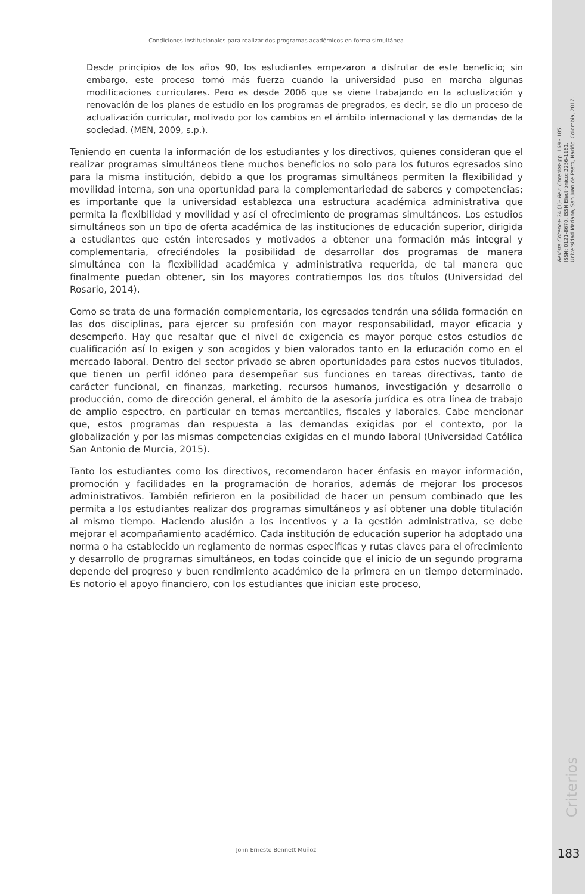Condiciones institucionales para realizar dos programas académicos en forma simultánea
Desde principios de los años 90, los estudiantes empezaron a disfrutar de este beneficio; sin embargo, este proceso tomó más fuerza cuando la universidad puso en marcha algunas modificaciones curriculares. Pero es desde 2006 que se viene trabajando en la actualización y renovación de los planes de estudio en los programas de pregrados, es decir, se dio un proceso de actualización curricular, motivado por los cambios en el ámbito internacional y las demandas de la sociedad. (MEN, 2009, s.p.).
Teniendo en cuenta la información de los estudiantes y los directivos, quienes consideran que el realizar programas simultáneos tiene muchos beneficios no solo para los futuros egresados sino para la misma institución, debido a que los programas simultáneos permiten la flexibilidad y movilidad interna, son una oportunidad para la complementariedad de saberes y competencias; es importante que la universidad establezca una estructura académica administrativa que permita la flexibilidad y movilidad y así el ofrecimiento de programas simultáneos. Los estudios simultáneos son un tipo de oferta académica de las instituciones de educación superior, dirigida a estudiantes que estén interesados y motivados a obtener una formación más integral y complementaria, ofreciéndoles la posibilidad de desarrollar dos programas de manera simultánea con la flexibilidad académica y administrativa requerida, de tal manera que finalmente puedan obtener, sin los mayores contratiempos los dos títulos (Universidad del Rosario, 2014).
Como se trata de una formación complementaria, los egresados tendrán una sólida formación en las dos disciplinas, para ejercer su profesión con mayor responsabilidad, mayor eficacia y desempeño. Hay que resaltar que el nivel de exigencia es mayor porque estos estudios de cualificación así lo exigen y son acogidos y bien valorados tanto en la educación como en el mercado laboral. Dentro del sector privado se abren oportunidades para estos nuevos titulados, que tienen un perfil idóneo para desempeñar sus funciones en tareas directivas, tanto de carácter funcional, en finanzas, marketing, recursos humanos, investigación y desarrollo o producción, como de dirección general, el ámbito de la asesoría jurídica es otra línea de trabajo de amplio espectro, en particular en temas mercantiles, fiscales y laborales. Cabe mencionar que, estos programas dan respuesta a las demandas exigidas por el contexto, por la globalización y por las mismas competencias exigidas en el mundo laboral (Universidad Católica San Antonio de Murcia, 2015).
Tanto los estudiantes como los directivos, recomendaron hacer énfasis en mayor información, promoción y facilidades en la programación de horarios, además de mejorar los procesos administrativos. También refirieron en la posibilidad de hacer un pensum combinado que les permita a los estudiantes realizar dos programas simultáneos y así obtener una doble titulación al mismo tiempo. Haciendo alusión a los incentivos y a la gestión administrativa, se debe mejorar el acompañamiento académico. Cada institución de educación superior ha adoptado una norma o ha establecido un reglamento de normas específicas y rutas claves para el ofrecimiento y desarrollo de programas simultáneos, en todas coincide que el inicio de un segundo programa depende del progreso y buen rendimiento académico de la primera en un tiempo determinado. Es notorio el apoyo financiero, con los estudiantes que inician este proceso,
Revista Criterios- 24 (1)- Rev. Criterios- pp. 169 - 185.
ISSN: 0121-8670, ISSN Electrónico: 2256-1161,
Universidad Mariana, San Juan de Pasto, Nariño, Colombia, 2017.
Criterios
John Ernesto Bennett Muñoz 183